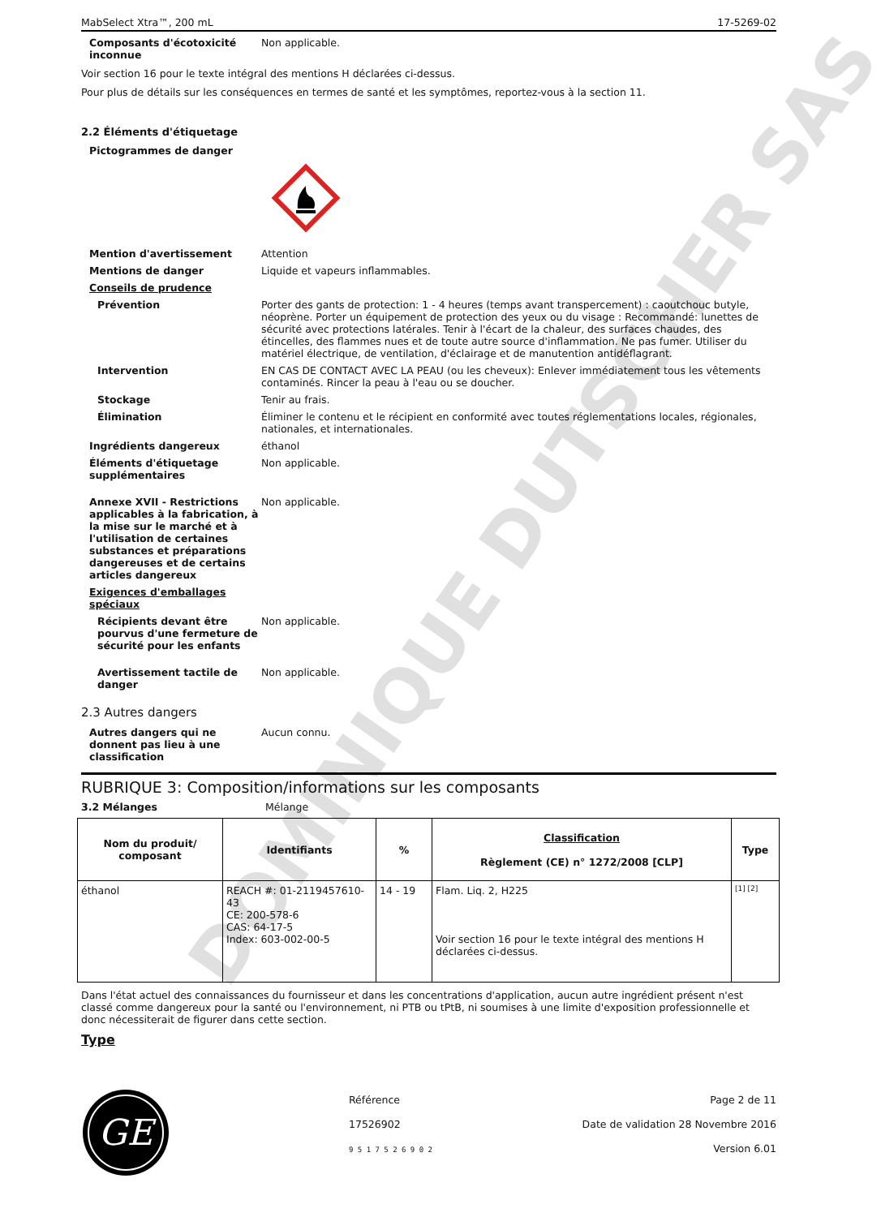DOMINIQUE DUTSCHER SAS
MabSelect Xtra™, 200 mL 17-5269-02
Composants d'écotoxicité inconnue
Non applicable.
Voir section 16 pour le texte intégral des mentions H déclarées ci-dessus.
Pour plus de détails sur les conséquences en termes de santé et les symptômes, reportez-vous à la section 11.
2.2 Éléments d'étiquetage
Pictogrammes de danger
Mention d'avertissement Attention
Mentions de danger Liquide et vapeurs inflammables.
Conseils de prudence
Prévention Porter des gants de protection: 1 - 4 heures (temps avant transpercement) : caoutchouc butyle, néoprène. Porter un équipement de protection des yeux ou du visage : Recommandé: lunettes de sécurité avec protections latérales. Tenir à l'écart de la chaleur, des surfaces chaudes, des étincelles, des flammes nues et de toute autre source d'inflammation. Ne pas fumer. Utiliser du matériel électrique, de ventilation, d'éclairage et de manutention antidéflagrant.
Intervention EN CAS DE CONTACT AVEC LA PEAU (ou les cheveux): Enlever immédiatement tous les vêtements contaminés. Rincer la peau à l'eau ou se doucher.
Stockage Tenir au frais.
Élimination Éliminer le contenu et le récipient en conformité avec toutes réglementations locales, régionales, nationales, et internationales.
Ingrédients dangereux éthanol
Éléments d'étiquetage supplémentaires
Non applicable.
Annexe XVII - Restrictions applicables à la fabrication, à la mise sur le marché et à l'utilisation de certaines substances et préparations dangereuses et de certains articles dangereux
Non applicable.
Exigences d'emballages spéciaux
Récipients devant être pourvus d'une fermeture de sécurité pour les enfants
Non applicable.
Avertissement tactile de danger
Non applicable.
2.3 Autres dangers
Autres dangers qui ne donnent pas lieu à une classification
Aucun connu.
RUBRIQUE 3: Composition/informations sur les composants
3.2 Mélanges Mélange
| Nom du produit/ composant | Identifiants | % | Classification Règlement (CE) n° 1272/2008 [CLP] | Type |
| --- | --- | --- | --- | --- |
| éthanol | REACH #: 01-2119457610-43 CE: 200-578-6 CAS: 64-17-5 Index: 603-002-00-5 | 14 - 19 | Flam. Liq. 2, H225 Voir section 16 pour le texte intégral des mentions H déclarées ci-dessus. | [1] [2] |
Dans l'état actuel des connaissances du fournisseur et dans les concentrations d'application, aucun autre ingrédient présent n'est classé comme dangereux pour la santé ou l'environnement, ni PTB ou tPtB, ni soumises à une limite d'exposition professionnelle et donc nécessiterait de figurer dans cette section.
Type
GE
Référence
17526902
9 5 1 7 5 2 6 9 0 2
Page 2 de 11
Date de validation 28 Novembre 2016
Version 6.01